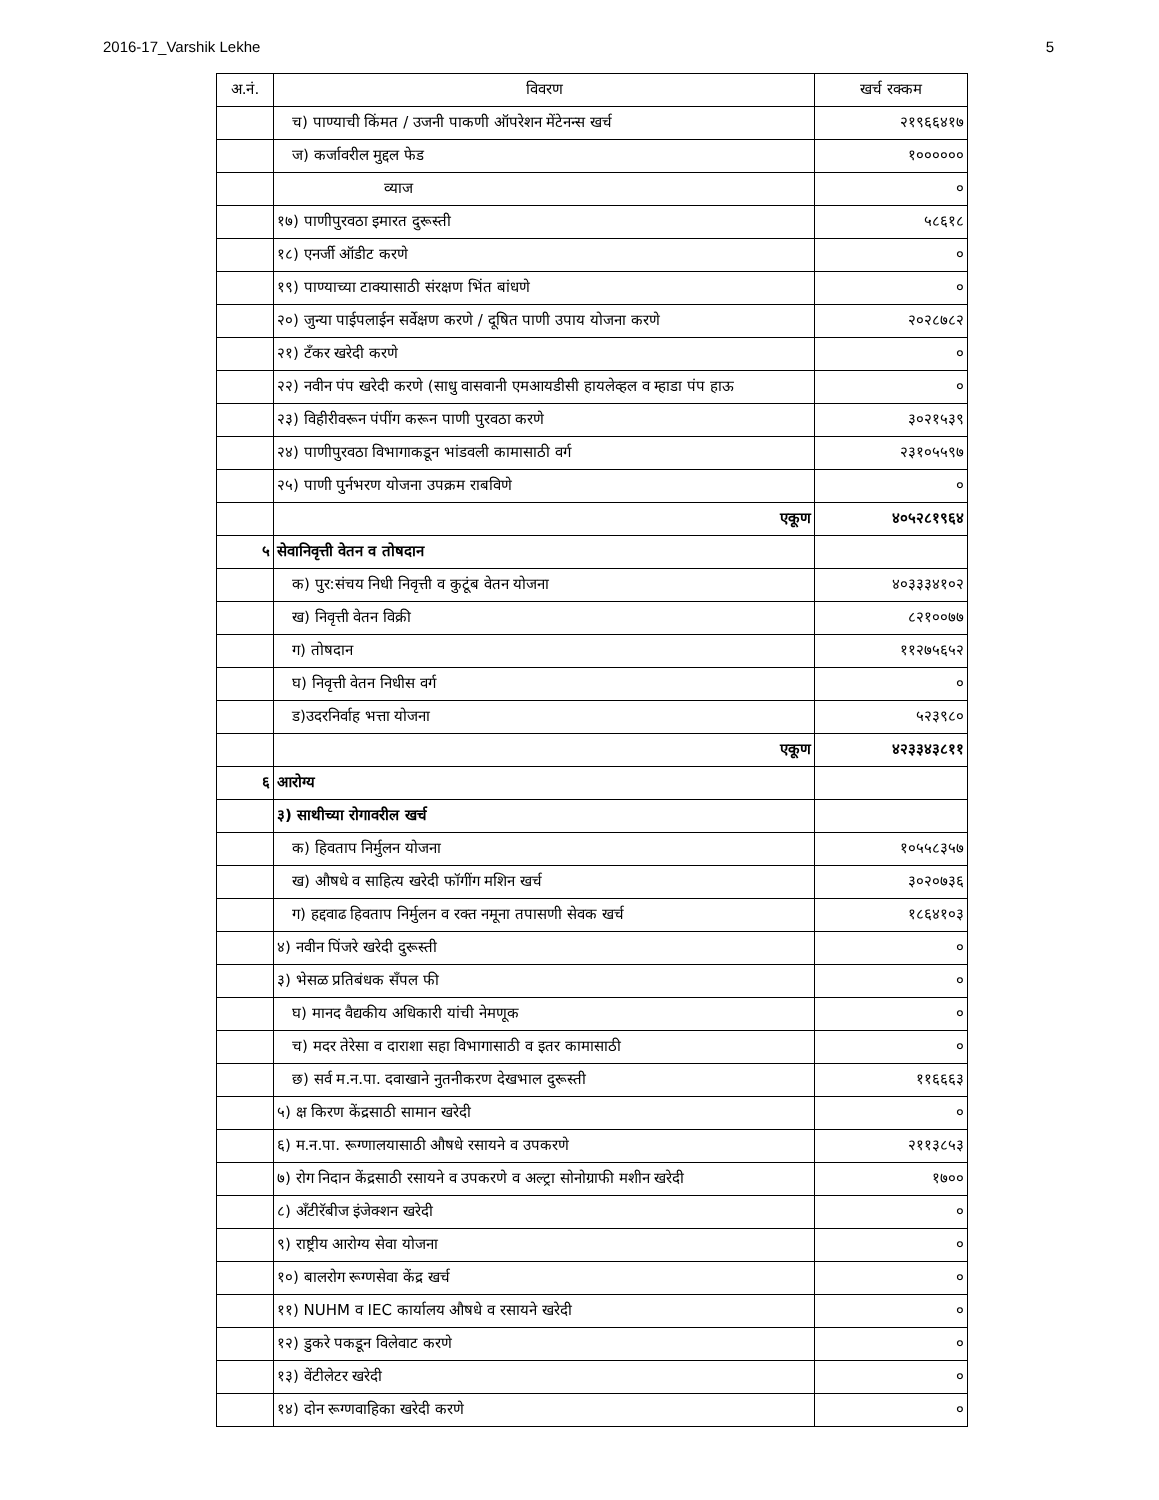2016-17_Varshik Lekhe 5
| अ.नं. | विवरण | खर्च रक्कम |
| --- | --- | --- |
| | च) पाण्याची किंमत / उजनी पाकणी ऑपरेशन मेंटेनन्स खर्च | २१९६६४१७ |
| | ज) कर्जावरील मुद्दल फेड | १०००००० |
| | व्याज | ० |
| | १७) पाणीपुरवठा इमारत दुरूस्ती | ५८६१८ |
| | १८) एनर्जी ऑडीट करणे | ० |
| | १९) पाण्याच्या टाक्यासाठी संरक्षण भिंत बांधणे | ० |
| | २०) जुन्या पाईपलाईन सर्वेक्षण करणे / दूषित पाणी उपाय योजना करणे | २०२८७८२ |
| | २१) टँकर खरेदी करणे | ० |
| | २२) नवीन पंप खरेदी करणे (साधु वासवानी एमआयडीसी हायलेव्हल व म्हाडा पंप हाऊ | ० |
| | २३) विहीरीवरून पंपींग करून पाणी पुरवठा करणे | ३०२१५३९ |
| | २४) पाणीपुरवठा विभागाकडून भांडवली कामासाठी वर्ग | २३१०५५९७ |
| | २५) पाणी पुर्नभरण योजना उपक्रम राबविणे | ० |
| | एकूण | ४०५२८१९६४ |
| ५ | सेवानिवृत्ती वेतन व तोषदान | |
| | क) पुर:संचय निधी निवृत्ती व कुटूंब वेतन योजना | ४०३३३४१०२ |
| | ख) निवृत्ती वेतन विक्री | ८२१००७७ |
| | ग) तोषदान | ११२७५६५२ |
| | घ) निवृत्ती वेतन निधीस वर्ग | ० |
| | ड)उदरनिर्वाह भत्ता योजना | ५२३९८० |
| | एकूण | ४२३३४३८११ |
| ६ | आरोग्य | |
| | ३) साथीच्या रोगावरील खर्च | |
| | क) हिवताप निर्मुलन योजना | १०५५८३५७ |
| | ख) औषधे व साहित्य खरेदी फॉगींग मशिन खर्च | ३०२०७३६ |
| | ग) हद्दवाढ हिवताप निर्मुलन व रक्त नमूना तपासणी सेवक खर्च | १८६४१०३ |
| | ४) नवीन पिंजरे खरेदी दुरूस्ती | ० |
| | ३) भेसळ प्रतिबंधक सँपल फी | ० |
| | घ) मानद वैद्यकीय अधिकारी यांची नेमणूक | ० |
| | च) मदर तेरेसा व दाराशा सहा विभागासाठी व इतर कामासाठी | ० |
| | छ) सर्व म.न.पा. दवाखाने नुतनीकरण देखभाल दुरूस्ती | ११६६६३ |
| | ५) क्ष किरण केंद्रसाठी सामान खरेदी | ० |
| | ६) म.न.पा. रूग्णालयासाठी औषधे रसायने व उपकरणे | २११३८५३ |
| | ७) रोग निदान केंद्रसाठी रसायने व उपकरणे व अल्ट्रा सोनोग्राफी मशीन खरेदी | १७०० |
| | ८) अँटीरॅबीज इंजेक्शन खरेदी | ० |
| | ९) राष्ट्रीय आरोग्य सेवा योजना | ० |
| | १०) बालरोग रूग्णसेवा केंद्र खर्च | ० |
| | ११) NUHM व IEC कार्यालय औषधे व रसायने खरेदी | ० |
| | १२) डुकरे पकडून विलेवाट करणे | ० |
| | १३) वेंटीलेटर खरेदी | ० |
| | १४) दोन रूग्णवाहिका खरेदी करणे | ० |